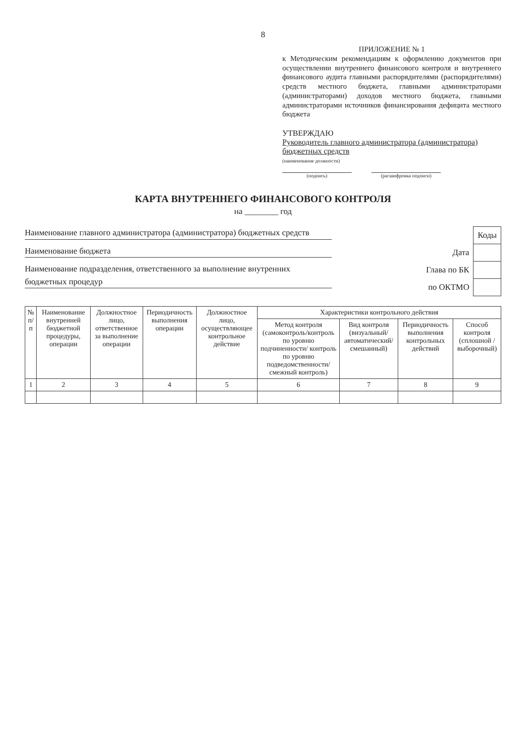8
ПРИЛОЖЕНИЕ № 1
к Методическим рекомендациям к оформлению документов при осуществлении внутреннего финансового контроля и внутреннего финансового аудита главными распорядителями (распорядителями) средств местного бюджета, главными администраторами (администраторами) доходов местного бюджета, главными администраторами источников финансирования дефицита местного бюджета
УТВЕРЖДАЮ
Руководитель главного администратора (администратора) бюджетных средств
(наименование должности)
(подпись) (расшифровка подписи)
КАРТА ВНУТРЕННЕГО ФИНАНСОВОГО КОНТРОЛЯ
на ________ год
Наименование главного администратора (администратора) бюджетных средств
Наименование бюджета
Наименование подразделения, ответственного за выполнение внутренних бюджетных процедур
| | Коды |
| Дата | |
| Глава по БК | |
| по ОКТМО | |
| № п/п | Наименование внутренней бюджетной процедуры, операции | Должностное лицо, ответственное за выполнение операции | Периодичность выполнения операции | Должностное лицо, осуществляющее контрольное действие | Характеристики контрольного действия | | | |
| --- | --- | --- | --- | --- | --- | --- | --- | --- |
| | | | | | Метод контроля (самоконтроль/контроль по уровню подчиненности/ контроль по уровню подведомственности/ смежный контроль) | Вид контроля (визуальный/автоматический/смешанный) | Периодичность выполнения контрольных действий | Способ контроля (сплошной /выборочный) |
| 1 | 2 | 3 | 4 | 5 | 6 | 7 | 8 | 9 |